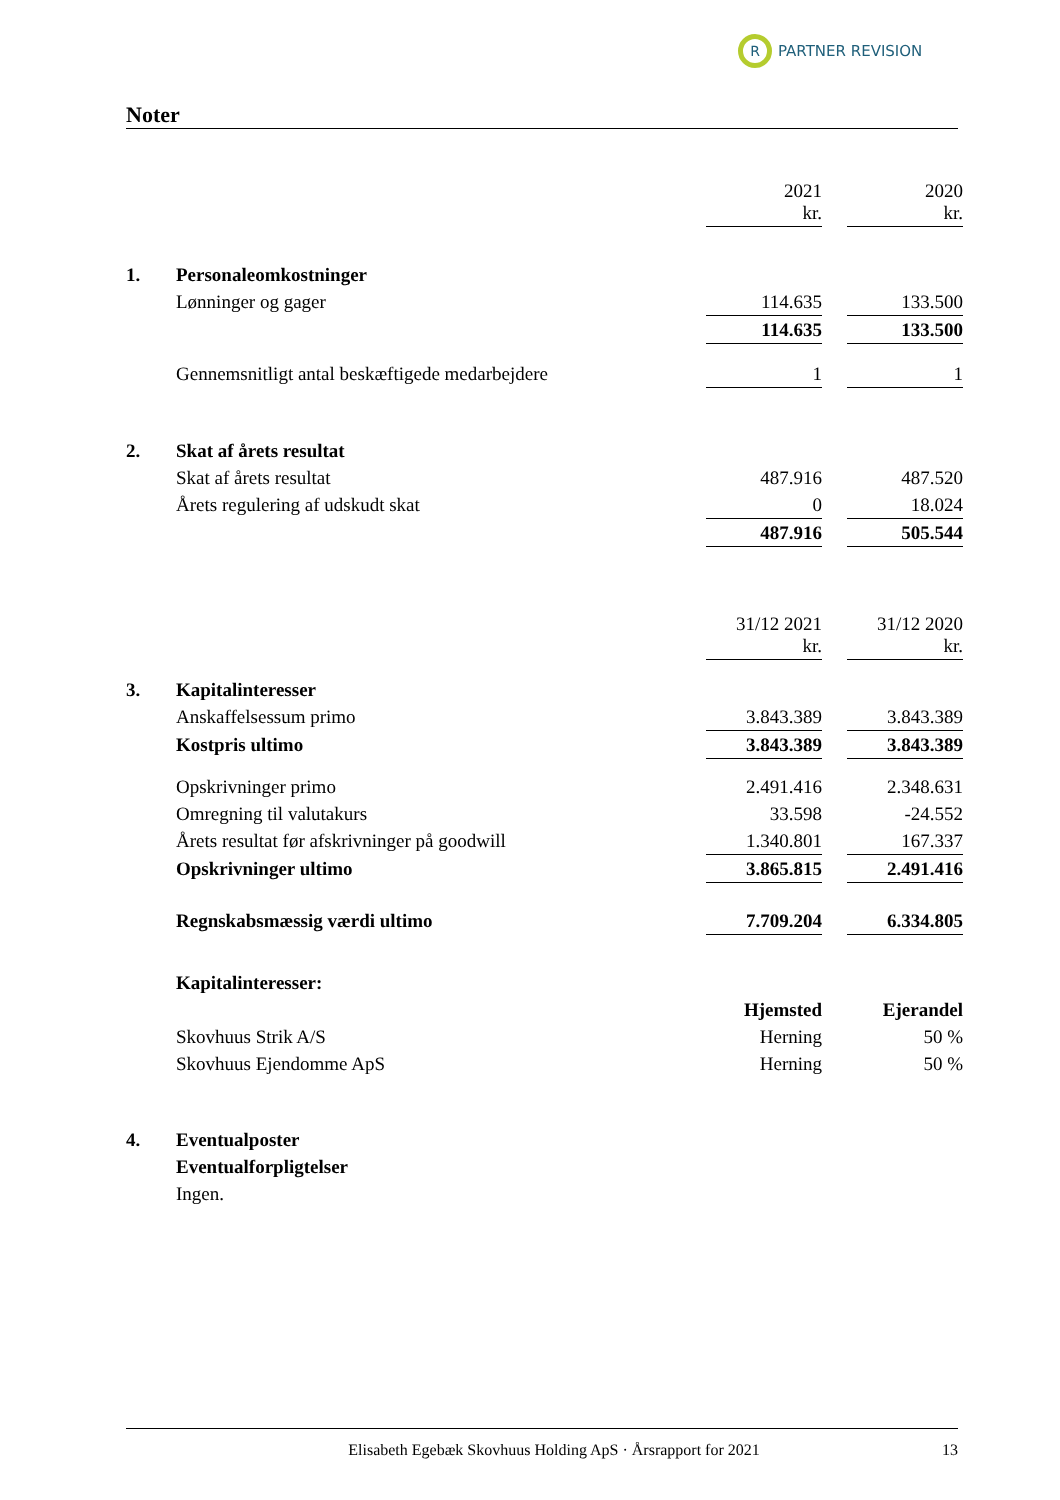R
PARTNER REVISION
Noter
| | | 2021 kr. | | 2020 kr. |
| 1. | Personaleomkostninger | | | |
| | Lønninger og gager | 114.635 | | 133.500 |
| | | 114.635 | | 133.500 |
| | Gennemsnitligt antal beskæftigede medarbejdere | 1 | | 1 |
| 2. | Skat af årets resultat | | | |
| | Skat af årets resultat | 487.916 | | 487.520 |
| | Årets regulering af udskudt skat | 0 | | 18.024 |
| | | 487.916 | | 505.544 |
| | | 31/12 2021 kr. | | 31/12 2020 kr. |
| 3. | Kapitalinteresser | | | |
| | Anskaffelsessum primo | 3.843.389 | | 3.843.389 |
| | Kostpris ultimo | 3.843.389 | | 3.843.389 |
| | Opskrivninger primo | 2.491.416 | | 2.348.631 |
| | Omregning til valutakurs | 33.598 | | -24.552 |
| | Årets resultat før afskrivninger på goodwill | 1.340.801 | | 167.337 |
| | Opskrivninger ultimo | 3.865.815 | | 2.491.416 |
| | Regnskabsmæssig værdi ultimo | 7.709.204 | | 6.334.805 |
| | Kapitalinteresser: | | | |
| | | Hjemsted | | Ejerandel |
| | Skovhuus Strik A/S | Herning | | 50 % |
| | Skovhuus Ejendomme ApS | Herning | | 50 % |
| 4. | Eventualposter | | | |
| | Eventualforpligtelser | | | |
| | Ingen. | | | |
Elisabeth Egebæk Skovhuus Holding ApS · Årsrapport for 2021 13